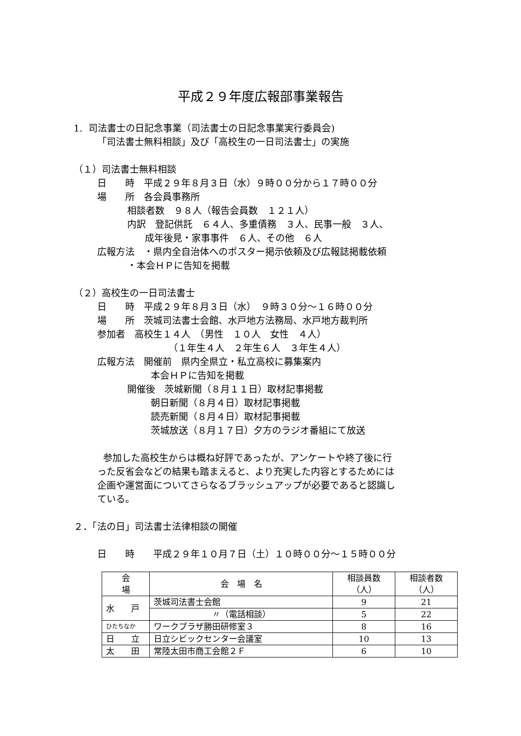平成２９年度広報部事業報告
1. 司法書士の日記念事業（司法書士の日記念事業実行委員会)
「司法書士無料相談」及び「高校生の一日司法書士」の実施
（１）司法書士無料相談
日　　時　平成２９年８月３日（水）９時００分から１７時００分
場　　所　各会員事務所
相談者数　９８人（報告会員数　１２１人）
内訳　登記供託　６４人、多重債務　３人、民事一般　３人、
成年後見・家事事件　６人、その他　６人
広報方法　・県内全自治体へのポスター掲示依頼及び広報誌掲載依頼
・本会ＨＰに告知を掲載
（２）高校生の一日司法書士
日　　時　平成２９年８月３日（水）　９時３０分～１６時００分
場　　所　茨城司法書士会館、水戸地方法務局、水戸地方裁判所
参加者　高校生１４人　（男性　１０人　女性　４人）
（１年生４人　２年生６人　３年生４人）
広報方法　開催前　県内全県立・私立高校に募集案内
本会ＨＰに告知を掲載
開催後　茨城新聞（８月１１日）取材記事掲載
朝日新聞（８月４日）取材記事掲載
読売新聞（８月４日）取材記事掲載
茨城放送（８月１７日）夕方のラジオ番組にて放送
参加した高校生からは概ね好評であったが、アンケートや終了後に行
った反省会などの結果も踏まえると、より充実した内容とするためには
企画や運営面についてさらなるブラッシュアップが必要であると認識し
ている。
２．「法の日」司法書士法律相談の開催
日　　時　　平成２９年１０月７日（土）１０時００分～１５時００分
| 会 場 | 会 場 名 | 相談員数 （人） | 相談者数 （人） |
| --- | --- | --- | --- |
| 水 戸 | 茨城司法書士会館 | 9 | 21 |
| | 〃（電話相談） | 5 | 22 |
| ひたちなか | ワークプラザ勝田研修室３ | 8 | 16 |
| 日 立 | 日立シビックセンター会議室 | 10 | 13 |
| 太 田 | 常陸太田市商工会館２Ｆ | 6 | 10 |